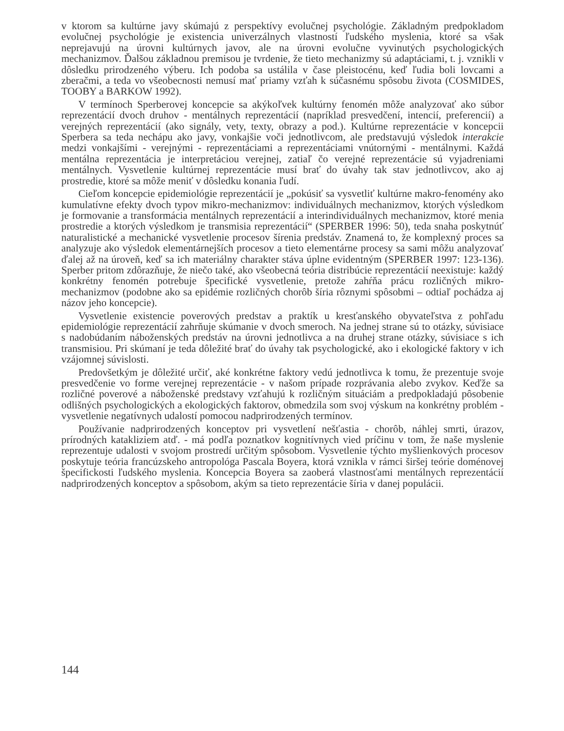v ktorom sa kultúrne javy skúmajú z perspektívy evolučnej psychológie. Základným predpokladom evolučnej psychológie je existencia univerzálnych vlastností ľudského myslenia, ktoré sa však neprejavujú na úrovni kultúrnych javov, ale na úrovni evolučne vyvinutých psychologických mechanizmov. Ďalšou základnou premisou je tvrdenie, že tieto mechanizmy sú adaptáciami, t. j. vznikli v dôsledku prirodzeného výberu. Ich podoba sa ustálila v čase pleistocénu, keď ľudia boli lovcami a zberačmi, a teda vo všeobecnosti nemusí mať priamy vzťah k súčasnému spôsobu života (COSMIDES, TOOBY a BARKOW 1992).
V termínoch Sperberovej koncepcie sa akýkoľvek kultúrny fenomén môže analyzovať ako súbor reprezentácií dvoch druhov - mentálnych reprezentácií (napríklad presvedčení, intencií, preferencií) a verejných reprezentácií (ako signály, vety, texty, obrazy a pod.). Kultúrne reprezentácie v koncepcii Sperbera sa teda nechápu ako javy, vonkajšie voči jednotlivcom, ale predstavujú výsledok interakcie medzi vonkajšími - verejnými - reprezentáciami a reprezentáciami vnútornými - mentálnymi. Každá mentálna reprezentácia je interpretáciou verejnej, zatiaľ čo verejné reprezentácie sú vyjadreniami mentálnych. Vysvetlenie kultúrnej reprezentácie musí brať do úvahy tak stav jednotlivcov, ako aj prostredie, ktoré sa môže meniť v dôsledku konania ľudí.
Cieľom koncepcie epidemiológie reprezentácií je „pokúsiť sa vysvetliť kultúrne makro-fenomény ako kumulatívne efekty dvoch typov mikro-mechanizmov: individuálnych mechanizmov, ktorých výsledkom je formovanie a transformácia mentálnych reprezentácií a interindividuálnych mechanizmov, ktoré menia prostredie a ktorých výsledkom je transmisia reprezentácií“ (SPERBER 1996: 50), teda snaha poskytnúť naturalistické a mechanické vysvetlenie procesov šírenia predstáv. Znamená to, že komplexný proces sa analyzuje ako výsledok elementárnejších procesov a tieto elementárne procesy sa sami môžu analyzovať ďalej až na úroveň, keď sa ich materiálny charakter stáva úplne evidentným (SPERBER 1997: 123-136). Sperber pritom zdôrazňuje, že niečo také, ako všeobecná teória distribúcie reprezentácií neexistuje: každý konkrétny fenomén potrebuje špecifické vysvetlenie, pretože zahŕňa prácu rozličných mikro-mechanizmov (podobne ako sa epidémie rozličných chorôb šíria rôznymi spôsobmi – odtiaľ pochádza aj názov jeho koncepcie).
Vysvetlenie existencie poverových predstav a praktík u kresťanského obyvateľstva z pohľadu epidemiológie reprezentácií zahrňuje skúmanie v dvoch smeroch. Na jednej strane sú to otázky, súvisiace s nadobúdaním náboženských predstáv na úrovni jednotlivca a na druhej strane otázky, súvisiace s ich transmisiou. Pri skúmaní je teda dôležité brať do úvahy tak psychologické, ako i ekologické faktory v ich vzájomnej súvislosti.
Predovšetkým je dôležité určiť, aké konkrétne faktory vedú jednotlivca k tomu, že prezentuje svoje presvedčenie vo forme verejnej reprezentácie - v našom prípade rozprávania alebo zvykov. Keďže sa rozličné poverové a náboženské predstavy vzťahujú k rozličným situáciám a predpokladajú pôsobenie odlišných psychologických a ekologických faktorov, obmedzila som svoj výskum na konkrétny problém - vysvetlenie negatívnych udalostí pomocou nadprirodzených termínov.
Používanie nadprirodzených konceptov pri vysvetlení nešťastia - chorôb, náhlej smrti, úrazov, prírodných katakliziem atď. - má podľa poznatkov kognitívnych vied príčinu v tom, že naše myslenie reprezentuje udalosti v svojom prostredí určitým spôsobom. Vysvetlenie týchto myšlienkových procesov poskytuje teória francúzskeho antropológa Pascala Boyera, ktorá vznikla v rámci širšej teórie doménovej špecifickosti ľudského myslenia. Koncepcia Boyera sa zaoberá vlastnosťami mentálnych reprezentácií nadprirodzených konceptov a spôsobom, akým sa tieto reprezentácie šíria v danej populácii.
144